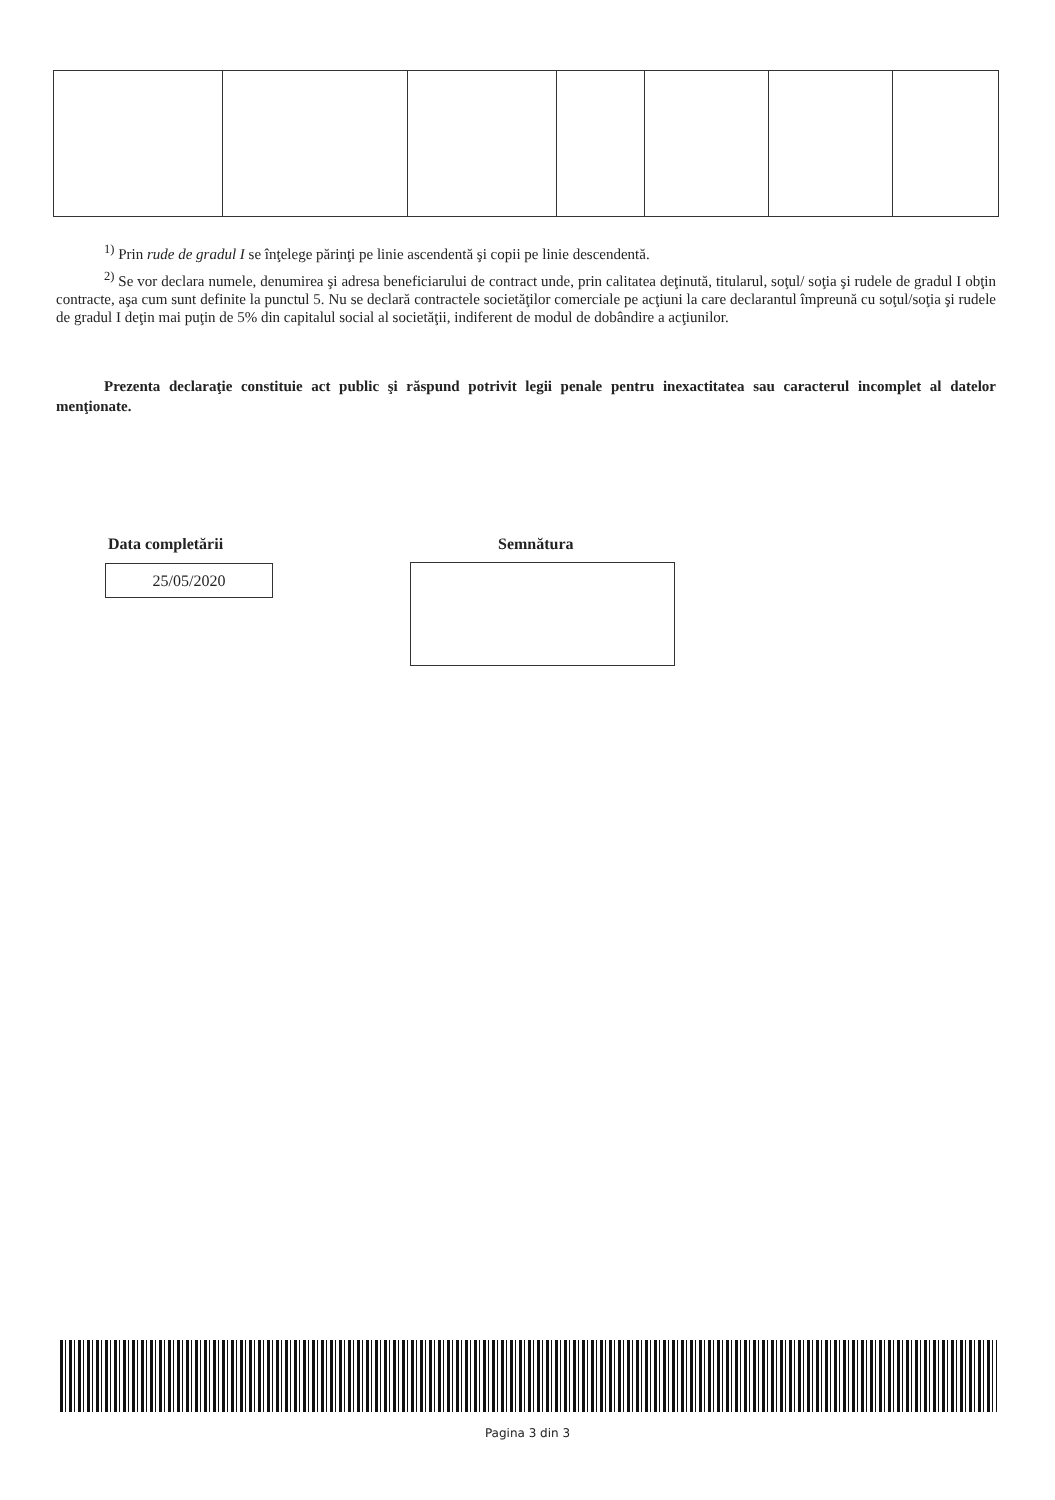<sup>1)</sup> Prin rude de gradul I se înţelege părinţi pe linie ascendentă şi copii pe linie descendentă.
<sup>2)</sup> Se vor declara numele, denumirea şi adresa beneficiarului de contract unde, prin calitatea deţinută, titularul, soţul/ soţia şi rudele de gradul I obţin contracte, aşa cum sunt definite la punctul 5. Nu se declară contractele societăţilor comerciale pe acţiuni la care declarantul împreună cu soţul/soţia şi rudele de gradul I deţin mai puţin de 5% din capitalul social al societăţii, indiferent de modul de dobândire a acţiunilor.
Prezenta declaraţie constituie act public şi răspund potrivit legii penale pentru inexactitatea sau caracterul incomplet al datelor menţionate.
Data completării Semnătura
25/05/2020
Pagina 3 din 3